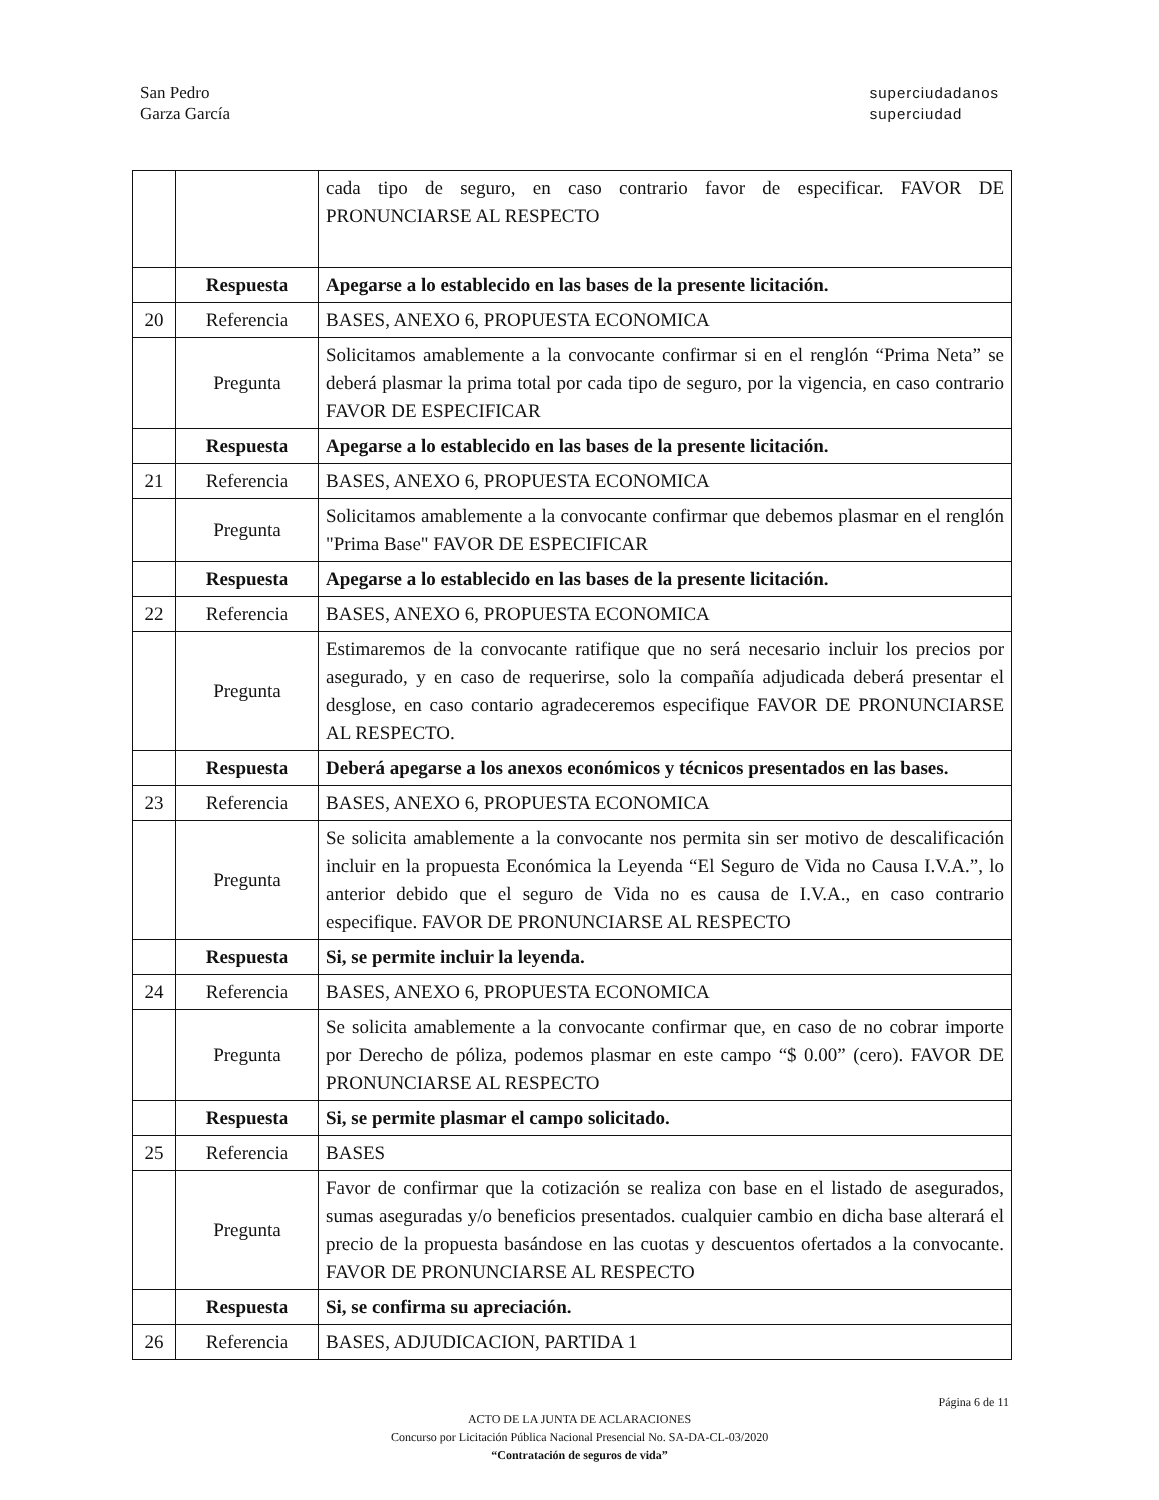San Pedro
Garza García
superciudadanos
superciudad
| | | cada tipo de seguro, en caso contrario favor de especificar. FAVOR DE PRONUNCIARSE AL RESPECTO |
| | Respuesta | Apegarse a lo establecido en las bases de la presente licitación. |
| 20 | Referencia | BASES, ANEXO 6, PROPUESTA ECONOMICA |
| | Pregunta | Solicitamos amablemente a la convocante confirmar si en el renglón “Prima Neta” se deberá plasmar la prima total por cada tipo de seguro, por la vigencia, en caso contrario FAVOR DE ESPECIFICAR |
| | Respuesta | Apegarse a lo establecido en las bases de la presente licitación. |
| 21 | Referencia | BASES, ANEXO 6, PROPUESTA ECONOMICA |
| | Pregunta | Solicitamos amablemente a la convocante confirmar que debemos plasmar en el renglón "Prima Base" FAVOR DE ESPECIFICAR |
| | Respuesta | Apegarse a lo establecido en las bases de la presente licitación. |
| 22 | Referencia | BASES, ANEXO 6, PROPUESTA ECONOMICA |
| | Pregunta | Estimaremos de la convocante ratifique que no será necesario incluir los precios por asegurado, y en caso de requerirse, solo la compañía adjudicada deberá presentar el desglose, en caso contario agradeceremos especifique FAVOR DE PRONUNCIARSE AL RESPECTO. |
| | Respuesta | Deberá apegarse a los anexos económicos y técnicos presentados en las bases. |
| 23 | Referencia | BASES, ANEXO 6, PROPUESTA ECONOMICA |
| | Pregunta | Se solicita amablemente a la convocante nos permita sin ser motivo de descalificación incluir en la propuesta Económica la Leyenda “El Seguro de Vida no Causa I.V.A.”, lo anterior debido que el seguro de Vida no es causa de I.V.A., en caso contrario especifique. FAVOR DE PRONUNCIARSE AL RESPECTO |
| | Respuesta | Si, se permite incluir la leyenda. |
| 24 | Referencia | BASES, ANEXO 6, PROPUESTA ECONOMICA |
| | Pregunta | Se solicita amablemente a la convocante confirmar que, en caso de no cobrar importe por Derecho de póliza, podemos plasmar en este campo “$ 0.00” (cero). FAVOR DE PRONUNCIARSE AL RESPECTO |
| | Respuesta | Si, se permite plasmar el campo solicitado. |
| 25 | Referencia | BASES |
| | Pregunta | Favor de confirmar que la cotización se realiza con base en el listado de asegurados, sumas aseguradas y/o beneficios presentados. cualquier cambio en dicha base alterará el precio de la propuesta basándose en las cuotas y descuentos ofertados a la convocante. FAVOR DE PRONUNCIARSE AL RESPECTO |
| | Respuesta | Si, se confirma su apreciación. |
| 26 | Referencia | BASES, ADJUDICACION, PARTIDA 1 |
ACTO DE LA JUNTA DE ACLARACIONES
Concurso por Licitación Pública Nacional Presencial No. SA-DA-CL-03/2020
“Contratación de seguros de vida”
Página 6 de 11